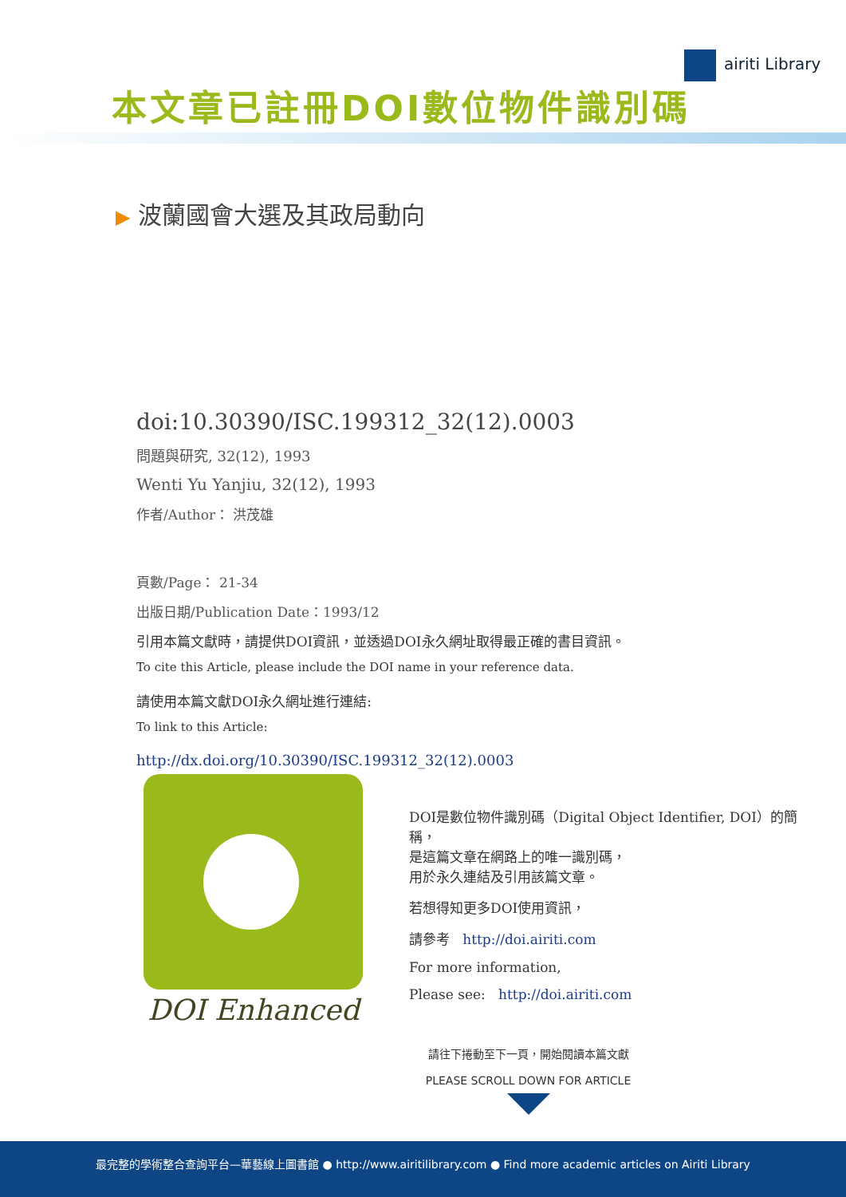本文章已註冊DOI數位物件識別碼
airiti Library
▶ 波蘭國會大選及其政局動向
doi:10.30390/ISC.199312_32(12).0003
問題與研究, 32(12), 1993
Wenti Yu Yanjiu, 32(12), 1993
作者/Author： 洪茂雄
頁數/Page： 21-34
出版日期/Publication Date：1993/12
引用本篇文獻時，請提供DOI資訊，並透過DOI永久網址取得最正確的書目資訊。
To cite this Article, please include the DOI name in your reference data.
請使用本篇文獻DOI永久網址進行連結:
To link to this Article:
http://dx.doi.org/10.30390/ISC.199312_32(12).0003
DOI Enhanced
DOI是數位物件識別碼（Digital Object Identifier, DOI）的簡稱，
是這篇文章在網路上的唯一識別碼，
用於永久連結及引用該篇文章。
若想得知更多DOI使用資訊，
請參考 http://doi.airiti.com
For more information,
Please see: http://doi.airiti.com
請往下捲動至下一頁，開始閱讀本篇文獻
PLEASE SCROLL DOWN FOR ARTICLE
最完整的學術整合查詢平台—華藝線上圖書館 ● http://www.airitilibrary.com ● Find more academic articles on Airiti Library